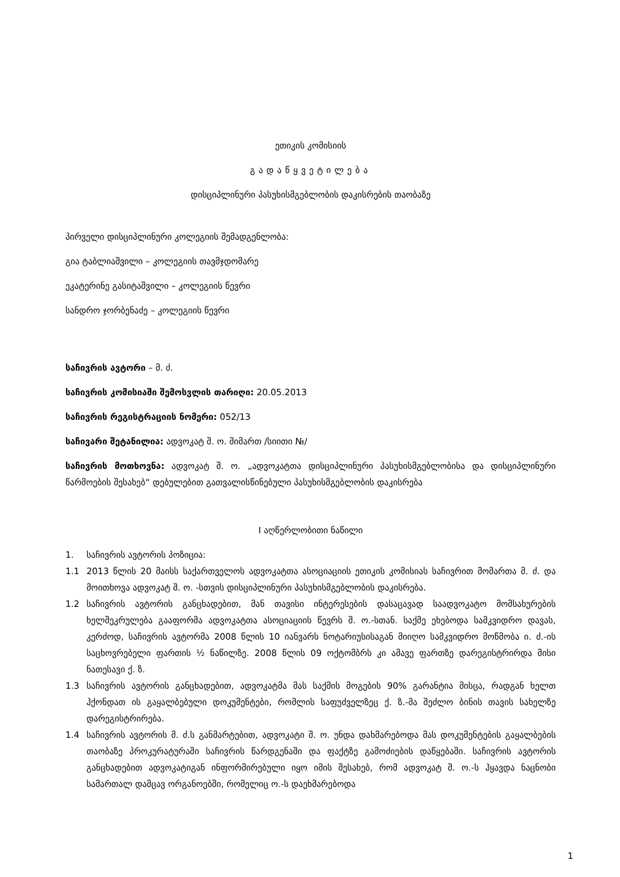ეთიკის კომისიის
გადაწყვეტილება
დისციპლინური პასუხისმგებლობის დაკისრების თაობაზე
პირველი დისციპლინური კოლეგიის შემადგენლობა:
გია ტაბლიაშვილი – კოლეგიის თავმჯდომარე
ეკატერინე გასიტაშვილი – კოლეგიის წევრი
სანდრო ჯორბენაძე – კოლეგიის წევრი
საჩივრის ავტორი – მ. ძ.
საჩივრის კომისიაში შემოსვლის თარიღი: 20.05.2013
საჩივრის რეგისტრაციის ნომერი: 052/13
საჩივარი შეტანილია: ადვოკატ შ. ო. მიმართ /სიითი №/
საჩივრის მოთხოვნა: ადვოკატ შ. ო. „ადვოკატთა დისციპლინური პასუხისმგებლობისა და დისციპლინური წარმოების შესახებ“ დებულებით გათვალისწინებული პასუხისმგებლობის დაკისრება
I აღწერლობითი ნაწილი
1. საჩივრის ავტორის პოზიცია:
1.1 2013 წლის 20 მაისს საქართველოს ადვოკატთა ასოციაციის ეთიკის კომისიას საჩივრით მომართა მ. ძ. და მოითხოვა ადვოკატ შ. ო. -სთვის დისციპლინური პასუხისმგებლობის დაკისრება.
1.2 საჩივრის ავტორის განცხადებით, მან თავისი ინტერესების დასაცავად საადვოკატო მომსახურების ხელშეკრულება გააფორმა ადვოკატთა ასოციაციის წევრს შ. ო.-სთან. საქმე ეხებოდა სამკვიდრო დავას, კერძოდ, საჩივრის ავტორმა 2008 წლის 10 იანვარს ნოტარიუსისაგან მიიღო სამკვიდრო მოწმობა ი. ძ.-ის საცხოვრებელი ფართის ½ ნაწილზე. 2008 წლის 09 ოქტომბრს კი ამავე ფართზე დარეგისტრირდა მისი ნათესავი ქ. ზ.
1.3 საჩივრის ავტორის განცხადებით, ადვოკატმა მას საქმის მოგების 90% გარანტია მისცა, რადგან ხელთ ჰქონდათ ის გაყალბებული დოკუმენტები, რომლის საფუძველზეც ქ. ზ.-მა შეძლო ბინის თავის სახელზე დარეგისტრირება.
1.4 საჩივრის ავტორის მ. ძ.ს განმარტებით, ადვოკატი შ. ო. უნდა დახმარებოდა მას დოკუმენტების გაყალბების თაობაზე პროკურატურაში საჩივრის წარდგენაში და ფაქტზე გამოძიების დაწყებაში. საჩივრის ავტორის განცხადებით ადვოკატიგან ინფორმირებული იყო იმის შესახებ, რომ ადვოკატ შ. ო.-ს ჰყავდა ნაცნობი სამართალ დამცავ ორგანოებში, რომელიც ო.-ს დაეხმარებოდა
1